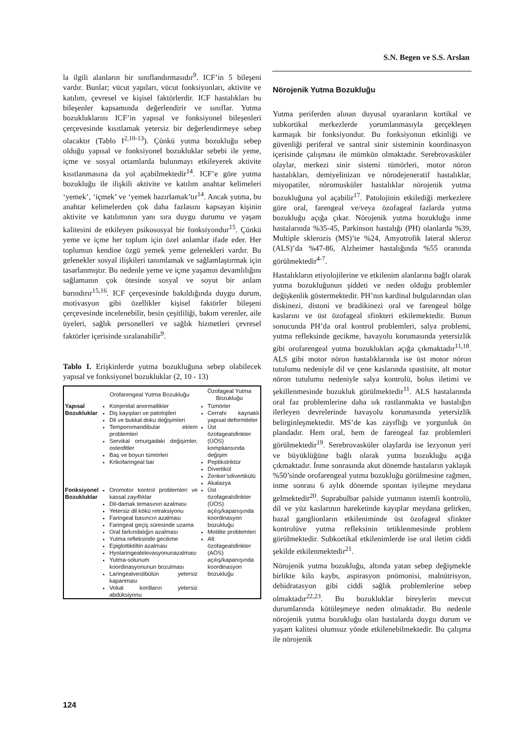S.N. Begen ve S.S. Arslan
la ilgili alanların bir sınıflandırmasıdır<sup>9</sup>. ICF’in 5 bileşeni vardır. Bunlar; vücut yapıları, vücut fonksiyonları, aktivite ve katılım, çevresel ve kişisel faktörlerdir. ICF hastalıkları bu bileşenler kapsamında değerlendirir ve sınıflar. Yutma bozukluklarını ICF’in yapısal ve fonksiyonel bileşenleri çerçevesinde kısıtlamak yetersiz bir değerlendirmeye sebep olacaktır (Tablo I<sup>2,10-13</sup>). Çünkü yutma bozukluğu sebep olduğu yapısal ve fonksiyonel bozukluklar sebebi ile yeme, içme ve sosyal ortamlarda bulunmayı etkileyerek aktivite kısıtlanmasına da yol açabilmektedir<sup>14</sup>. ICF’e göre yutma bozukluğu ile ilişkili aktivite ve katılım anahtar kelimeleri ‘yemek’, ‘içmek’ ve ‘yemek hazırlamak’tır<sup>14</sup>. Ancak yutma, bu anahtar kelimelerden çok daha fazlasını kapsayan kişinin aktivite ve katılımının yanı sıra duygu durumu ve yaşam kalitesini de etkileyen psikososyal bir fonksiyondur<sup>15</sup>. Çünkü yeme ve içme her toplum için özel anlamlar ifade eder. Her toplumun kendine özgü yemek yeme gelenekleri vardır. Bu gelenekler sosyal ilişkileri tanımlamak ve sağlamlaştırmak için tasarlanmıştır. Bu nedenle yeme ve içme yaşamın devamlılığını sağlamanın çok ötesinde sosyal ve soyut bir anlam barındırır<sup>15,16</sup>. ICF çerçevesinde bakıldığında duygu durum, motivasyon gibi özellikler kişisel faktörler bileşeni çerçevesinde incelenebilir, besin çeşitliliği, bakım verenler, aile üyeleri, sağlık personelleri ve sağlık hizmetleri çevresel faktörler içerisinde sıralanabilir<sup>9</sup>.
Tablo I. Erişkinlerde yutma bozukluğuna sebep olabilecek yapısal ve fonksiyonel bozukluklar (2, 10 - 13)
| | Orofarengeal Yutma Bozukluğu | Özofageal Yutma Bozukluğu |
| --- | --- | --- |
| Yapısal Bozukluklar | Konjenital anormallikler Diş kayıpları ve patolojileri Dil ve bukkal doku değişimleri Temporomandibular eklem problemleri Servikal omurgadaki değişimler, osteofitler Baş ve boyun tümörleri Krikofaringeal bar | Tümörler Cerrahi kaynaklı yapısal deformiteler Üst özofagealsfinkter (ÜÖS) kompliansında değişim Peptikstriktür Divertikül Zenker’sdivertikülü Akalazya |
| Fonksiyonel Bozukluklar | Oromotor kontrol problemleri ve kassal zayıflıklar Dil-damak temasının azalması Yetersiz dil kökü retraksiyonu Faringeal basıncın azalması Faringeal geçiş süresinde uzama Oral farkındalığın azalması Yutma refleksinde gecikme Epiglottiktiltin azalması Hyolaringealelevasyonunazalması Yutma-solunum koordinasyonunun bozulması Laringealvestibülün yetersiz kapanması Vokal kordların yetersiz abdüksiyonu | Üst özofagealsfinkter (ÜÖS) açılış/kapanışında koordinasyon bozukluğu Motilite problemleri Alt özofagealsfinkter (AÖS) açılış/kapanışında koordinasyon bozukluğu |
Nörojenik Yutma Bozukluğu
Yutma periferden alınan duyusal uyaranların kortikal ve subkortikal merkezlerde yorumlanmasıyla gerçekleşen karmaşık bir fonksiyondur. Bu fonksiyonun etkinliği ve güvenliği periferal ve santral sinir sisteminin koordinasyon içerisinde çalışması ile mümkün olmaktadır. Serebrovasküler olaylar, merkezi sinir sistemi tümörleri, motor nöron hastalıkları, demiyelinizan ve nörodejeneratif hastalıklar, miyopatiler, nöromusküler hastalıklar nörojenik yutma bozukluğuna yol açabilir<sup>17</sup>. Patolojinin etkilediği merkezlere göre oral, farengeal ve/veya özofageal fazlarda yutma bozukluğu açığa çıkar. Nörojenik yutma bozukluğu inme hastalarında %35-45, Parkinson hastalığı (PH) olanlarda %39, Multiple sklerozis (MS)’te %24, Amyotrofik lateral skleroz (ALS)’da %47-86, Alzheimer hastalığında %55 oranında görülmektedir<sup>4-7</sup>.
Hastalıkların etiyolojilerine ve etkilenim alanlarına bağlı olarak yutma bozukluğunun şiddeti ve neden olduğu problemler değişkenlik göstermektedir. PH’nın kardinal bulgularından olan diskinezi, distoni ve bradikinezi oral ve farengeal bölge kaslarını ve üst özofageal sfinkteri etkilemektedir. Bunun sonucunda PH’da oral kontrol problemleri, salya problemi, yutma refleksinde gecikme, havayolu korumasında yetersizlik gibi orofarengeal yutma bozuklukları açığa çıkmaktadır<sup>11,18</sup>. ALS gibi motor nöron hastalıklarında ise üst motor nöron tutulumu nedeniyle dil ve çene kaslarında spastisite, alt motor nöron tutulumu nedeniyle salya kontrolü, bolus iletimi ve şekillenmesinde bozukluk görülmektedir<sup>11</sup>. ALS hastalarında oral faz problemlerine daha sık rastlanmakta ve hastalığın ilerleyen devrelerinde havayolu korumasında yetersizlik belirginleşmektedir. MS’de kas zayıflığı ve yorgunluk ön plandadır. Hem oral, hem de farengeal faz problemleri görülmektedir<sup>19</sup>. Serebrovasküler olaylarda ise lezyonun yeri ve büyüklüğüne bağlı olarak yutma bozukluğu açığa çıkmaktadır. İnme sonrasında akut dönemde hastaların yaklaşık %50’sinde orofarengeal yutma bozukluğu görülmesine rağmen, inme sonrası 6 aylık dönemde spontan iyileşme meydana gelmektedir<sup>20</sup>. Suprabulbar palside yutmanın istemli kontrolü, dil ve yüz kaslarının hareketinde kayıplar meydana gelirken, bazal ganglionların etkileniminde üst özofageal sfinkter kontrolüve yutma refleksinin tetiklenmesinde problem görülmektedir. Subkortikal etkilenimlerde ise oral iletim ciddi şekilde etkilenmektedir<sup>21</sup>.
Nörojenik yutma bozukluğu, altında yatan sebep değişmekle birlikte kilo kaybı, aspirasyon pnömonisi, malnütrisyon, dehidratasyon gibi ciddi sağlık problemlerine sebep olmaktadır<sup>22,23</sup>. Bu bozukluklar bireylerin mevcut durumlarında kötüleşmeye neden olmaktadır. Bu nedenle nörojenik yutma bozukluğu olan hastalarda duygu durum ve yaşam kalitesi olumsuz yönde etkilenebilmektedir. Bu çalışma ile nörojenik
124